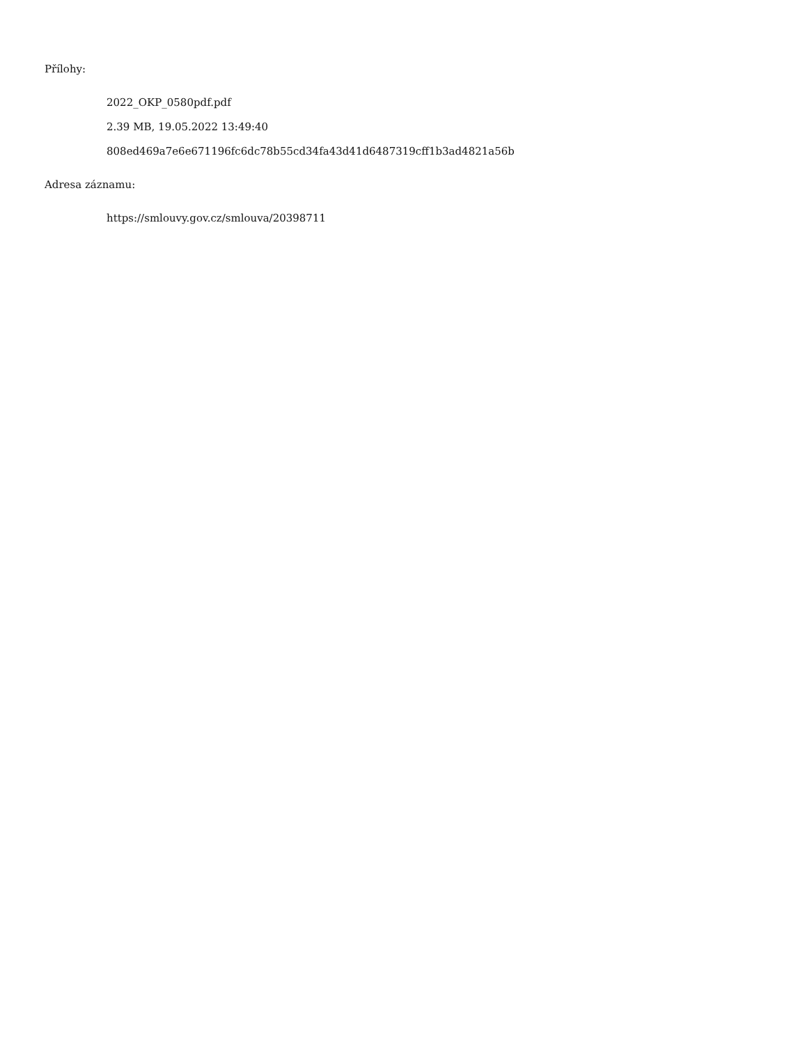Přílohy:
2022_OKP_0580pdf.pdf
2.39 MB, 19.05.2022 13:49:40
808ed469a7e6e671196fc6dc78b55cd34fa43d41d6487319cff1b3ad4821a56b
Adresa záznamu:
https://smlouvy.gov.cz/smlouva/20398711